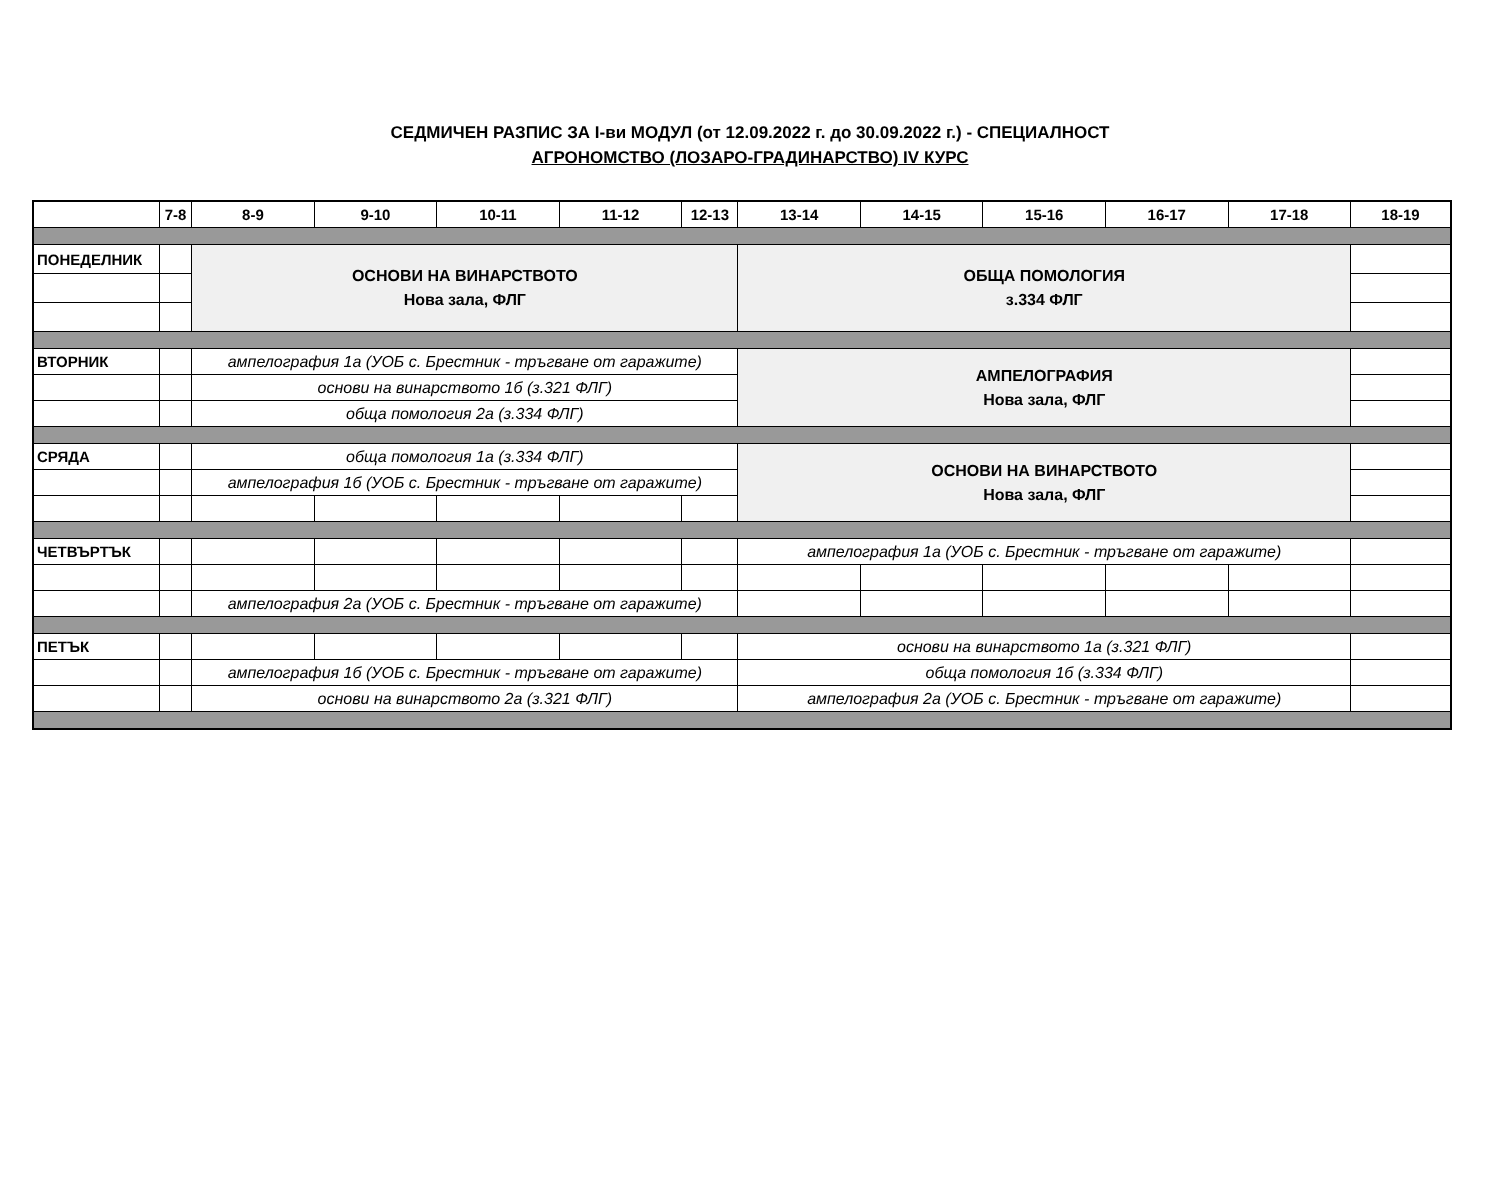СЕДМИЧЕН РАЗПИС ЗА I-ви МОДУЛ (от 12.09.2022 г. до 30.09.2022 г.) - СПЕЦИАЛНОСТ
АГРОНОМСТВО (ЛОЗАРО-ГРАДИНАРСТВО) IV КУРС
| | 7-8 | 8-9 | 9-10 | 10-11 | 11-12 | 12-13 | 13-14 | 14-15 | 15-16 | 16-17 | 17-18 | 18-19 |
| --- | --- | --- | --- | --- | --- | --- | --- | --- | --- | --- | --- | --- |
| ПОНЕДЕЛНИК | | ОСНОВИ НА ВИНАРСТВОТО Нова зала, ФЛГ | | | | | ОБЩА ПОМОЛОГИЯ з.334 ФЛГ | | | | | |
| ВТОРНИК | | ампелография 1а (УОБ с. Брестник - тръгване от гаражите) | | | | | АМПЕЛОГРАФИЯ Нова зала, ФЛГ | | | | | |
| | | основи на винарството 1б (з.321 ФЛГ) | | | | | | | | | | |
| | | обща помология 2а (з.334 ФЛГ) | | | | | | | | | | |
| СРЯДА | | обща помология 1а (з.334 ФЛГ) | | | | | ОСНОВИ НА ВИНАРСТВОТО Нова зала, ФЛГ | | | | | |
| | | ампелография 1б (УОБ с. Брестник - тръгване от гаражите) | | | | | | | | | | |
| ЧЕТВЪРТЪК | | | | | | | ампелография 1а (УОБ с. Брестник - тръгване от гаражите) | | | | | |
| | | ампелография 2а (УОБ с. Брестник - тръгване от гаражите) | | | | | | | | | | |
| ПЕТЪК | | | | | | | основи на винарството 1а (з.321 ФЛГ) | | | | | |
| | | ампелография 1б (УОБ с. Брестник - тръгване от гаражите) | | | | | обща помология 1б (з.334 ФЛГ) | | | | | |
| | | основи на винарството 2а (з.321 ФЛГ) | | | | | ампелография 2а (УОБ с. Брестник - тръгване от гаражите) | | | | | |